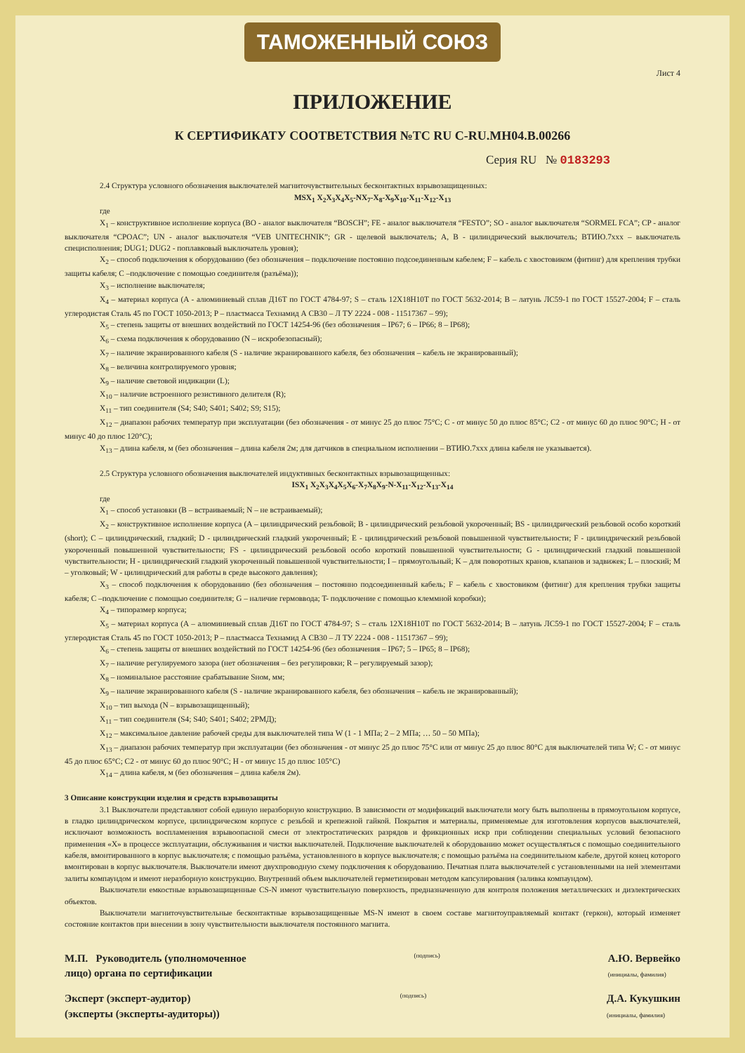ТАМОЖЕННЫЙ СОЮЗ
Лист 4
ПРИЛОЖЕНИЕ
К СЕРТИФИКАТУ СООТВЕТСТВИЯ №ТС RU C-RU.МН04.В.00266
Серия RU № 0183293
2.4 Структура условного обозначения выключателей магниточувствительных бесконтактных взрывозащищенных:
MSX<sub>1</sub> X<sub>2</sub>X<sub>3</sub>X<sub>4</sub>X<sub>5</sub>-NX<sub>7</sub>-X<sub>8</sub>-X<sub>9</sub>X<sub>10</sub>-X<sub>11</sub>-X<sub>12</sub>-X<sub>13</sub>
где
X<sub>1</sub> – конструктивное исполнение корпуса (BO - аналог выключателя “BOSCH”; FE - аналог выключателя “FESTO”; SO - аналог выключателя “SORMEL FCA”; CP - аналог выключателя “CPOAC”; UN - аналог выключателя “VEB UNITECHNIK”; GR - щелевой выключатель; A, B - цилиндрический выключатель; ВТИЮ.7ххх – выключатель специсполнения; DUG1; DUG2 - поплавковый выключатель уровня);
X<sub>2</sub> – способ подключения к оборудованию (без обозначения – подключение постоянно подсоединенным кабелем; F – кабель с хвостовиком (фитинг) для крепления трубки защиты кабеля; C –подключение с помощью соединителя (разъёма));
X<sub>3</sub> – исполнение выключателя;
X<sub>4</sub> – материал корпуса (A - алюминиевый сплав Д16Т по ГОСТ 4784-97; S – сталь 12Х18Н10Т по ГОСТ 5632-2014; B – латунь ЛС59-1 по ГОСТ 15527-2004; F – сталь углеродистая Сталь 45 по ГОСТ 1050-2013; P – пластмасса Технамид А СВ30 – Л ТУ 2224 - 008 - 11517367 – 99);
X<sub>5</sub> – степень защиты от внешних воздействий по ГОСТ 14254-96 (без обозначения – IP67; 6 – IP66; 8 – IP68);
X<sub>6</sub> – схема подключения к оборудованию (N – искробезопасный);
X<sub>7</sub> – наличие экранированного кабеля (S - наличие экранированного кабеля, без обозначения – кабель не экранированный);
X<sub>8</sub> – величина контролируемого уровня;
X<sub>9</sub> – наличие световой индикации (L);
X<sub>10</sub> – наличие встроенного резистивного делителя (R);
X<sub>11</sub> – тип соединителя (S4; S40; S401; S402; S9; S15);
X<sub>12</sub> – диапазон рабочих температур при эксплуатации (без обозначения - от минус 25 до плюс 75°С; С - от минус 50 до плюс 85°С; С2 - от минус 60 до плюс 90°С; Н - от минус 40 до плюс 120°С);
X<sub>13</sub> – длина кабеля, м (без обозначения – длина кабеля 2м; для датчиков в специальном исполнении – ВТИЮ.7ххх длина кабеля не указывается).
2.5 Структура условного обозначения выключателей индуктивных бесконтактных взрывозащищенных:
ISX<sub>1</sub> X<sub>2</sub>X<sub>3</sub>X<sub>4</sub>X<sub>5</sub>X<sub>6</sub>-X<sub>7</sub>X<sub>8</sub>X<sub>9</sub>-N-X<sub>11</sub>-X<sub>12</sub>-X<sub>13</sub>-X<sub>14</sub>
где
X<sub>1</sub> – способ установки (B – встраиваемый; N – не встраиваемый);
X<sub>2</sub> – конструктивное исполнение корпуса (A – цилиндрический резьбовой; B - цилиндрический резьбовой укороченный; BS - цилиндрический резьбовой особо короткий (short); C – цилиндрический, гладкий; D - цилиндрический гладкий укороченный; E - цилиндрический резьбовой повышенной чувствительности; F - цилиндрический резьбовой укороченный повышенной чувствительности; FS - цилиндрический резьбовой особо короткий повышенной чувствительности; G - цилиндрический гладкий повышенной чувствительности; H - цилиндрический гладкий укороченный повышенной чувствительности; I – прямоугольный; K – для поворотных кранов, клапанов и задвижек; L – плоский; M – уголковый; W - цилиндрический для работы в среде высокого давления);
X<sub>3</sub> – способ подключения к оборудованию (без обозначения – постоянно подсоединенный кабель; F – кабель с хвостовиком (фитинг) для крепления трубки защиты кабеля; C –подключение с помощью соединителя; G – наличие гермоввода; T- подключение с помощью клеммной коробки);
X<sub>4</sub> – типоразмер корпуса;
X<sub>5</sub> – материал корпуса (A – алюминиевый сплав Д16Т по ГОСТ 4784-97; S – сталь 12Х18Н10Т по ГОСТ 5632-2014; B – латунь ЛС59-1 по ГОСТ 15527-2004; F – сталь углеродистая Сталь 45 по ГОСТ 1050-2013; P – пластмасса Технамид А СВ30 – Л ТУ 2224 - 008 - 11517367 – 99);
X<sub>6</sub> – степень защиты от внешних воздействий по ГОСТ 14254-96 (без обозначения – IP67; 5 – IP65; 8 – IP68);
X<sub>7</sub> – наличие регулируемого зазора (нет обозначения – без регулировки; R – регулируемый зазор);
X<sub>8</sub> – номинальное расстояние срабатывание Sном, мм;
X<sub>9</sub> – наличие экранированного кабеля (S - наличие экранированного кабеля, без обозначения – кабель не экранированный);
X<sub>10</sub> – тип выхода (N – взрывозащищенный);
X<sub>11</sub> – тип соединителя (S4; S40; S401; S402; 2РМД);
X<sub>12</sub> – максимальное давление рабочей среды для выключателей типа W (1 - 1 МПа; 2 – 2 МПа; … 50 – 50 МПа);
X<sub>13</sub> – диапазон рабочих температур при эксплуатации (без обозначения - от минус 25 до плюс 75°С или от минус 25 до плюс 80°С для выключателей типа W; С - от минус 45 до плюс 65°С; С2 - от минус 60 до плюс 90°С; Н - от минус 15 до плюс 105°С)
X<sub>14</sub> – длина кабеля, м (без обозначения – длина кабеля 2м).
3 Описание конструкции изделия и средств взрывозащиты
3.1 Выключатели представляют собой единую неразборную конструкцию. В зависимости от модификаций выключатели могу быть выполнены в прямоугольном корпусе, в гладко цилиндрическом корпусе, цилиндрическом корпусе с резьбой и крепежной гайкой. Покрытия и материалы, применяемые для изготовления корпусов выключателей, исключают возможность воспламенения взрывоопасной смеси от электростатических разрядов и фрикционных искр при соблюдении специальных условий безопасного применения «Х» в процессе эксплуатации, обслуживания и чистки выключателей. Подключение выключателей к оборудованию может осуществляться с помощью соединительного кабеля, вмонтированного в корпус выключателя; с помощью разъёма, установленного в корпусе выключателя; с помощью разъёма на соединительном кабеле, другой конец которого вмонтирован в корпус выключателя. Выключатели имеют двухпроводную схему подключения к оборудованию. Печатная плата выключателей с установленными на ней элементами залиты компаундом и имеют неразборную конструкцию. Внутренний объем выключателей герметизирован методом капсулирования (заливка компаундом).
Выключатели емкостные взрывозащищенные CS-N имеют чувствительную поверхность, предназначенную для контроля положения металлических и диэлектрических объектов.
Выключатели магниточувствительные бесконтактные взрывозащищенные MS-N имеют в своем составе магнитоуправляемый контакт (геркон), который изменяет состояние контактов при внесении в зону чувствительности выключателя постоянного магнита.
М.П. Руководитель (уполномоченное
лицо) органа по сертификации
(подпись)
А.Ю. Вервейко
(инициалы, фамилия)
Эксперт (эксперт-аудитор)
(эксперты (эксперты-аудиторы))
(подпись)
Д.А. Кукушкин
(инициалы, фамилия)